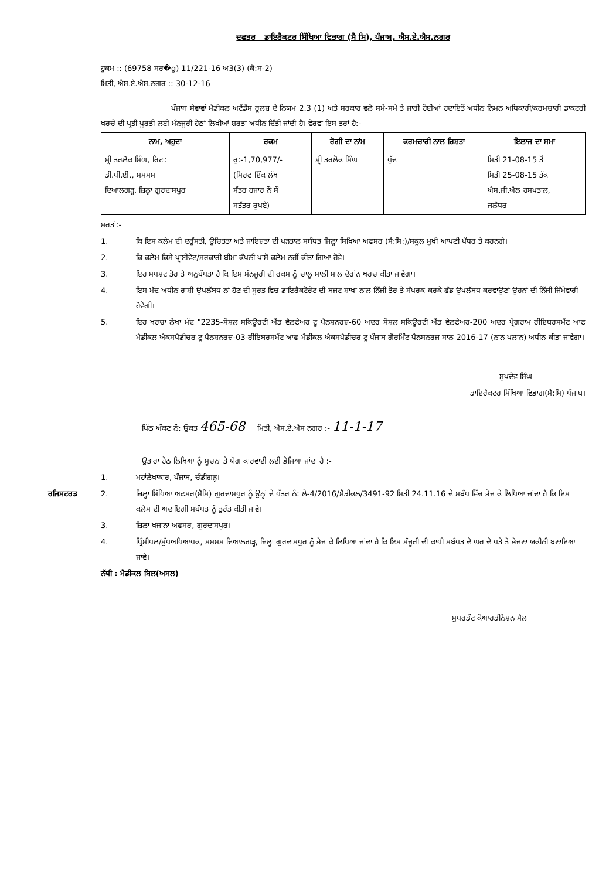ਦਫਤਰ ਡਾਇਰੈਕਟਰ ਸਿੱਖਿਆ ਵਿਭਾਗ (ਸੈ ਸਿ), ਪੰਜਾਬ, ਐਸ.ਏ.ਐਸ.ਨਗਰ
ਹੁਕਮ :: (69758 ਸਰ�g) 11/221-16 ਅ3(3) (ਕੋ:ਸ-2)
ਮਿਤੀ, ਐਸ.ਏ.ਐਸ.ਨਗਰ :: 30-12-16
ਪੰਜਾਬ ਸੇਵਾਵਾਂ ਮੈਡੀਕਲ ਅਟੈਂਡੈਂਸ ਰੂਲਜ਼ ਦੇ ਨਿਯਮ 2.3 (1) ਅਤੇ ਸਰਕਾਰ ਵਲੋ ਸਮੇ-ਸਮੇ ਤੇ ਜਾਰੀ ਹੋਈਆਂ ਹਦਾਇਤੋਂ ਅਧੀਨ ਨਿਮਨ ਅਧਿਕਾਰੀ/ਕਰਮਚਾਰੀ ਡਾਕਟਰੀ ਖਰਚੇ ਦੀ ਪ੍ਰਤੀ ਪੂਰਤੀ ਲਈ ਮੰਨਜੂਰੀ ਹੇਠਾਂ ਲਿਖੀਆਂ ਸ਼ਰਤਾ ਅਧੀਨ ਦਿੱਤੀ ਜਾਂਦੀ ਹੈ। ਵੇਰਵਾ ਇਸ ਤਰਾਂ ਹੈ:-
| ਨਾਮ, ਅਹੁਦਾ | ਰਕਮ | ਰੋਗੀ ਦਾ ਨਾਂਮ | ਕਰਮਚਾਰੀ ਨਾਲ ਰਿਸ਼ਤਾ | ਇਲਾਜ ਦਾ ਸਮਾ |
| --- | --- | --- | --- | --- |
| ਸ਼੍ਰੀ ਤਰਲੋਕ ਸਿੰਘ, ਰਿਟਾ: ਡੀ.ਪੀ.ਈ., ਸਸਸਸ ਦਿਆਲਗੜ੍ਹ, ਜ਼ਿਲ੍ਹਾ ਗੁਰਦਾਸਪੁਰ | ਰੁ:-1,70,977/- (ਸਿਰਫ ਇੱਕ ਲੱਖ ਸੱਤਰ ਹਜਾਰ ਨੌ ਸੌ ਸਤੱਤਰ ਰੁਪਏ) | ਸ਼੍ਰੀ ਤਰਲੋਕ ਸਿੰਘ | ਖੁੱਦ | ਮਿਤੀ 21-08-15 ਤੋਂ ਮਿਤੀ 25-08-15 ਤੱਕ ਐਸ.ਜੀ.ਐਲ ਹਸਪਤਾਲ, ਜਲੰਧਰ |
ਸ਼ਰਤਾਂ:-
1. ਕਿ ਇਸ ਕਲੇਮ ਦੀ ਦਰੁੱਸਤੀ, ਉਚਿਤਤਾ ਅਤੇ ਜਾਇਜ਼ਤਾ ਦੀ ਪੜਤਾਲ ਸਬੰਧਤ ਜਿਲ੍ਹਾ ਸਿਖਿਆ ਅਫਸਰ (ਸੈ:ਸਿ:)/ਸਕੂਲ ਮੁਖੀ ਆਪਣੀ ਪੱਧਰ ਤੇ ਕਰਨਗੇ।
2. ਕਿ ਕਲੇਮ ਕਿਸੇ ਪ੍ਰਾਈਵੇਟ/ਸਰਕਾਰੀ ਬੀਮਾ ਕੰਪਨੀ ਪਾਸੋ ਕਲੇਮ ਨਹੀਂ ਕੀਤਾ ਗਿਆ ਹੋਵੇ।
3. ਇਹ ਸਪਸ਼ਟ ਤੋਰ ਤੇ ਅਨੁਬੱਧਤਾ ਹੈ ਕਿ ਇਸ ਮੰਨਜੂਰੀ ਦੀ ਰਕਮ ਨੂੰ ਚਾਲੂ ਮਾਲੀ ਸਾਲ ਦੋਰਾਂਨ ਖਰਚ ਕੀਤਾ ਜਾਵੇਗਾ।
4. ਇਸ ਮੱਦ ਅਧੀਨ ਰਾਸ਼ੀ ਉਪਲੱਬਧ ਨਾਂ ਹੋਣ ਦੀ ਸੂਰਤ ਵਿਚ ਡਾਇਰੈਕਟੋਰੇਟ ਦੀ ਬਜਟ ਸ਼ਾਖਾ ਨਾਲ ਨਿੱਜੀ ਤੋਰ ਤੇ ਸੰਪਰਕ ਕਰਕੇ ਫੰਡ ਉਪਲੱਬਧ ਕਰਵਾਉਣਾਂ ਉਹਨਾਂ ਦੀ ਨਿੱਜੀ ਜਿੰਮੇਵਾਰੀ ਹੋਵੇਗੀ।
5. ਇਹ ਖਰਚਾ ਲੇਖਾ ਮੱਦ "2235-ਸੋਸ਼ਲ ਸਕਿਊਰਟੀ ਐਂਡ ਵੈਲਫੇਅਰ ਟੂ ਪੈਨਸ਼ਨਰਜ਼-60 ਅਦਰ ਸੋਸ਼ਲ ਸਕਿਊਰਟੀ ਐਂਡ ਵੇਲਫੇਅਰ-200 ਅਦਰ ਪ੍ਰੋਗਰਾਮ ਰੀਇਬਰਸਮੈਂਟ ਆਫ ਮੈਡੀਕਲ ਐਕਸਪੈਡੀਚਰ ਟੂ ਪੈਨਸ਼ਨਰਜ਼-03-ਰੀਇਬਰਸਮੈਂਟ ਆਫ ਮੈਡੀਕਲ ਐਕਸਪੈਡੀਚਰ ਟੂ ਪੰਜਾਬ ਗੋਰਮਿੰਟ ਪੈਨਸਨਰਜ ਸਾਲ 2016-17 (ਨਾਨ ਪਲਾਨ) ਅਧੀਨ ਕੀਤਾ ਜਾਵੇਗਾ।
ਸੁਖਦੇਵ ਸਿੰਘ
ਡਾਇਰੈਕਟਰ ਸਿੱਖਿਆ ਵਿਭਾਗ(ਸੈ:ਸਿ) ਪੰਜਾਬ।
ਪਿੱਠ ਅੰਕਣ ਨੰ: ਉਕਤ 465-68 ਮਿਤੀ, ਐਸ.ਏ.ਐਸ ਨਗਰ :- 11-1-17
ਉਤਾਰਾ ਹੇਠ ਲਿਖਿਆ ਨੂੰ ਸੂਚਨਾ ਤੇ ਯੋਗ ਕਾਰਵਾਈ ਲਈ ਭੇਜਿਆ ਜਾਂਦਾ ਹੈ :-
1. ਮਹਾਂਲੇਖਾਕਾਰ, ਪੰਜਾਬ, ਚੰਡੀਗੜ੍ਹ।
ਰਜਿਸਟਰਡ 2. ਜ਼ਿਲ੍ਹਾ ਸਿੱਖਿਆ ਅਫਸਰ(ਸੈਸਿ) ਗੁਰਦਾਸਪੁਰ ਨੂੰ ਉਨ੍ਹਾਂ ਦੇ ਪੱਤਰ ਨੰ: ਲੇ-4/2016/ਮੈਡੀਕਲ/3491-92 ਮਿਤੀ 24.11.16 ਦੇ ਸਬੰਧ ਵਿੱਚ ਭੇਜ ਕੇ ਲਿਖਿਆ ਜਾਂਦਾ ਹੈ ਕਿ ਇਸ ਕਲੇਮ ਦੀ ਅਦਾਇਗੀ ਸਬੰਧਤ ਨੂੰ ਤੁਰੰਤ ਕੀਤੀ ਜਾਵੇ।
3. ਜ਼ਿਲਾ ਖਜਾਨਾ ਅਫਸਰ, ਗੁਰਦਾਸਪੁਰ।
4. ਪ੍ਰਿੰਸੀਪਲ/ਮੁੱਖਅਧਿਆਪਕ, ਸਸਸਸ ਦਿਆਲਗੜ੍ਹ, ਜ਼ਿਲ੍ਹਾ ਗੁਰਦਾਸਪੁਰ ਨੂੰ ਭੇਜ ਕੇ ਲਿਖਿਆ ਜਾਂਦਾ ਹੈ ਕਿ ਇਸ ਮੰਜੂਰੀ ਦੀ ਕਾਪੀ ਸਬੰਧਤ ਦੇ ਘਰ ਦੇ ਪਤੇ ਤੇ ਭੇਜਣਾ ਯਕੀਨੀ ਬਣਾਇਆ ਜਾਵੇ।
ਨੱਥੀ : ਮੈਡੀਕਲ ਬਿਲ(ਅਸਲ)
ਸੁਪਰਡੰਟ ਕੋਆਰਡੀਨੇਸ਼ਨ ਸੈਲ